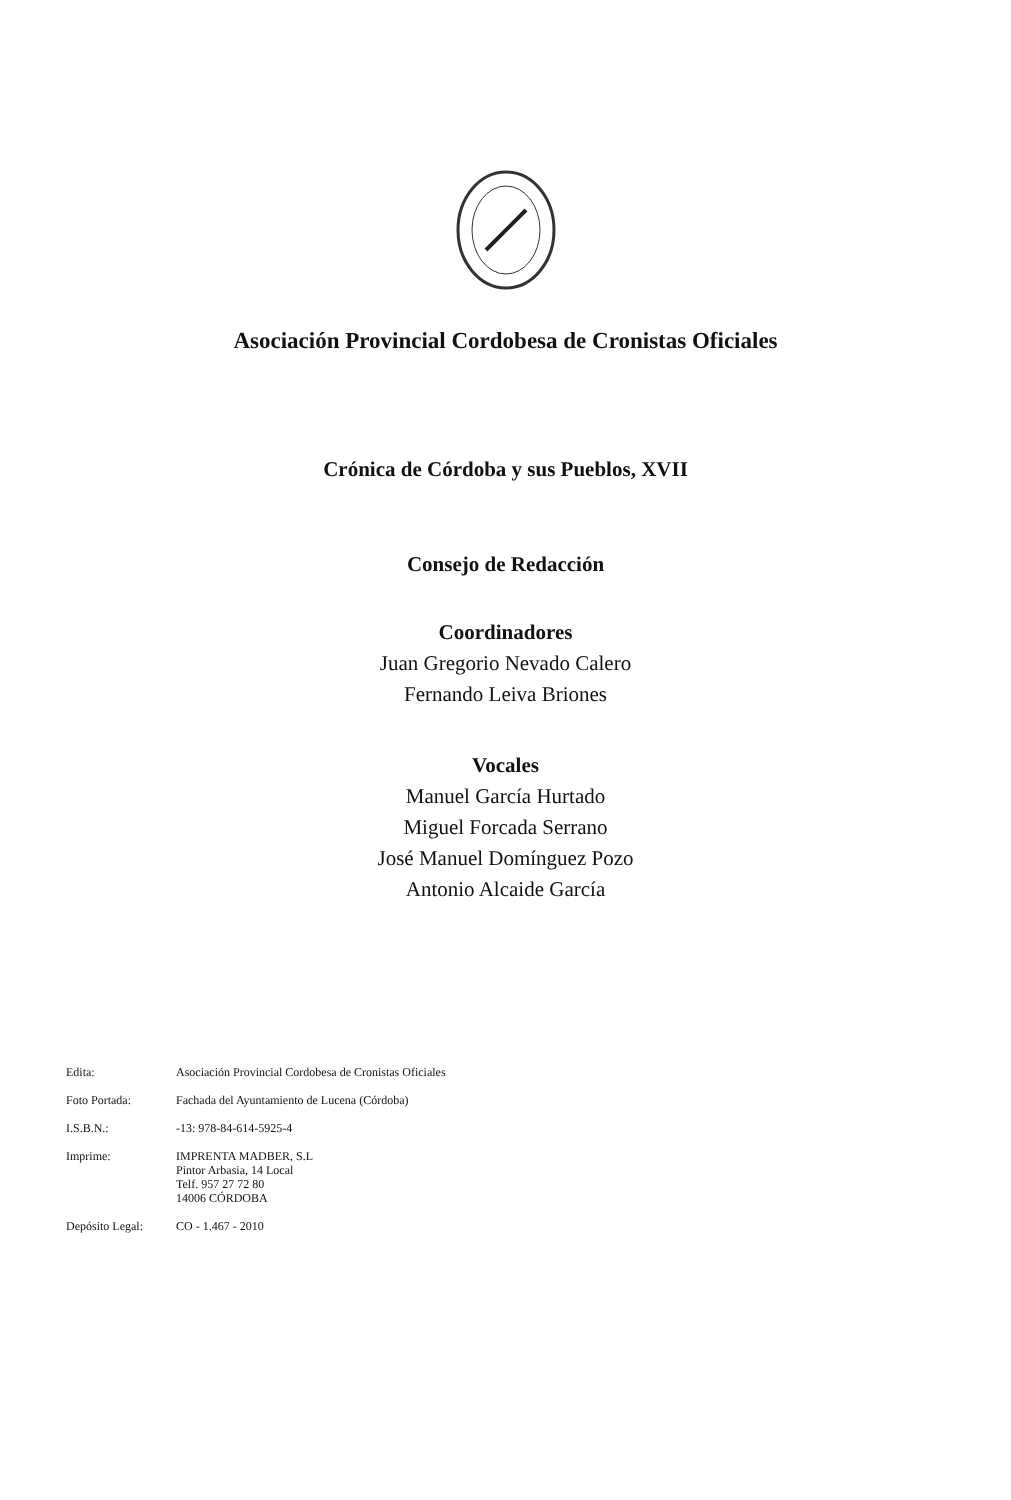Asociación Provincial Cordobesa de Cronistas Oficiales
Crónica de Córdoba y sus Pueblos, XVII
Consejo de Redacción
Coordinadores
Juan Gregorio Nevado Calero
Fernando Leiva Briones
Vocales
Manuel García Hurtado
Miguel Forcada Serrano
José Manuel Domínguez Pozo
Antonio Alcaide García
Edita: Asociación Provincial Cordobesa de Cronistas Oficiales
Foto Portada: Fachada del Ayuntamiento de Lucena (Córdoba)
I.S.B.N.: -13: 978-84-614-5925-4
Imprime: IMPRENTA MADBER, S.L
Pintor Arbasia, 14 Local
Telf. 957 27 72 80
14006 CÓRDOBA
Depósito Legal: CO - 1.467 - 2010